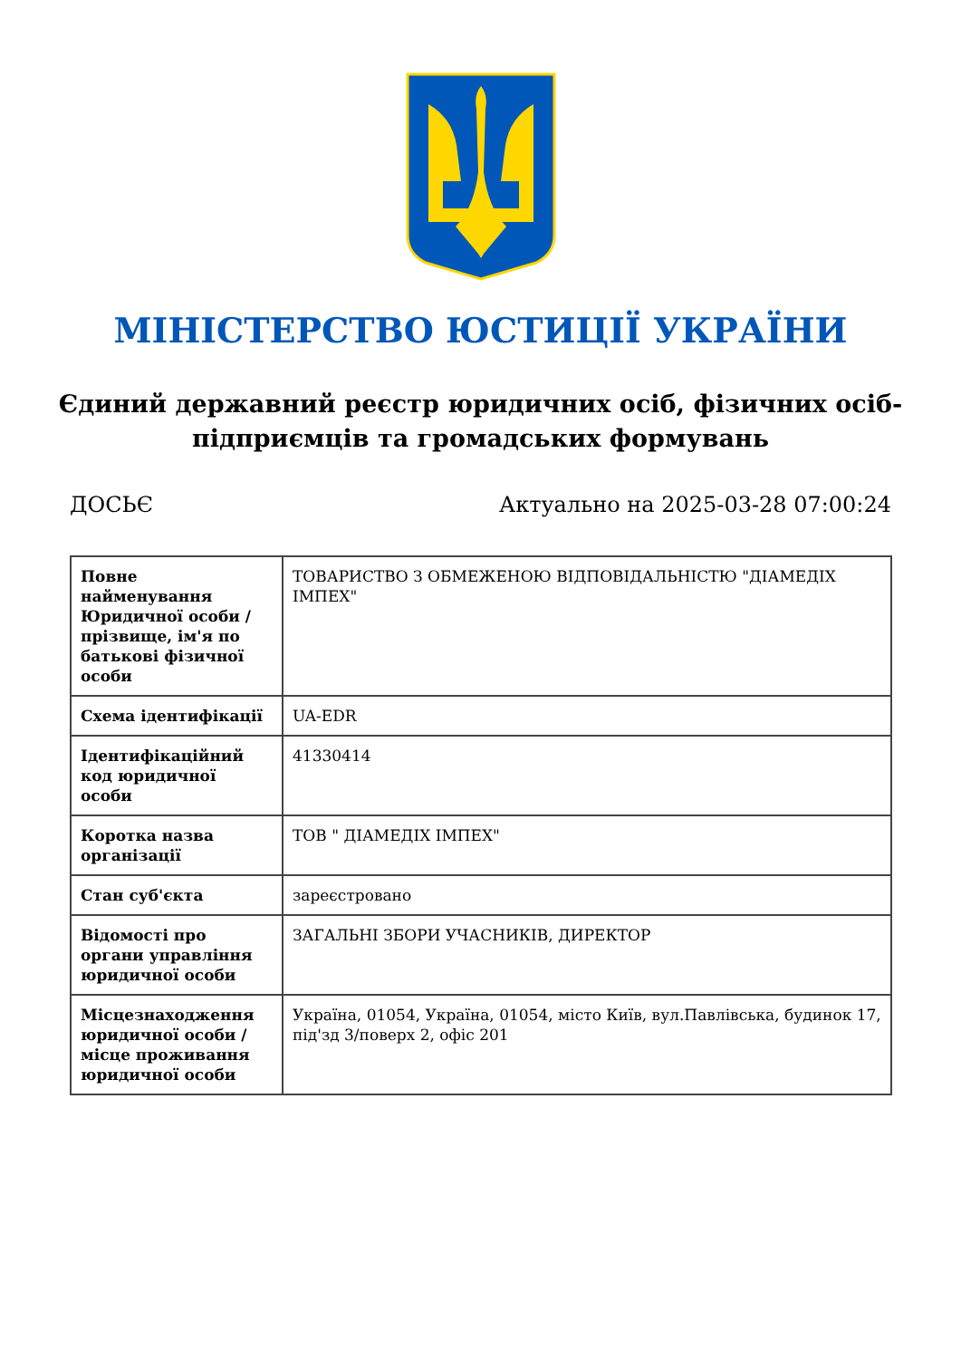МІНІСТЕРСТВО ЮСТИЦІЇ УКРАЇНИ
Єдиний державний реєстр юридичних осіб, фізичних осіб-підприємців та громадських формувань
ДОСЬЄ Актуально на 2025-03-28 07:00:24
| Повне найменування Юридичної особи / прізвище, ім'я по батькові фізичної особи | ТОВАРИСТВО З ОБМЕЖЕНОЮ ВІДПОВІДАЛЬНІСТЮ "ДІАМЕДІХ ІМПЕХ" |
| Схема ідентифікації | UA-EDR |
| Ідентифікаційний код юридичної особи | 41330414 |
| Коротка назва організації | ТОВ " ДІАМЕДІХ ІМПЕХ" |
| Стан суб'єкта | зареєстровано |
| Відомості про органи управління юридичної особи | ЗАГАЛЬНІ ЗБОРИ УЧАСНИКІВ, ДИРЕКТОР |
| Місцезнаходження юридичної особи / місце проживання юридичної особи | Україна, 01054, Україна, 01054, місто Київ, вул.Павлівська, будинок 17, під'зд 3/поверх 2, офіс 201 |